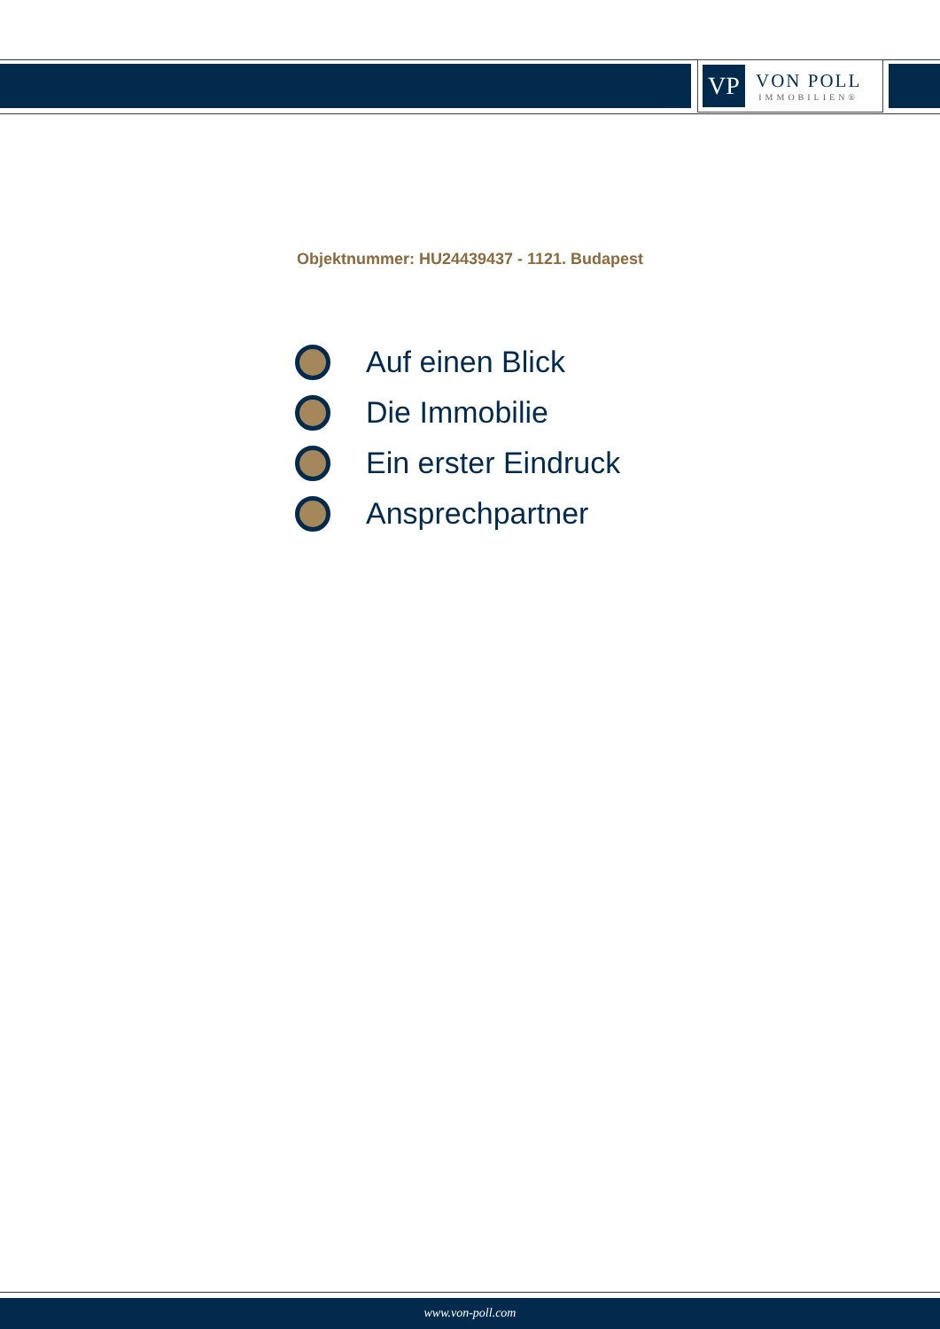VP
VON POLL
IMMOBILIEN®
Objektnummer: HU24439437 - 1121. Budapest
Auf einen Blick
Die Immobilie
Ein erster Eindruck
Ansprechpartner
www.von-poll.com